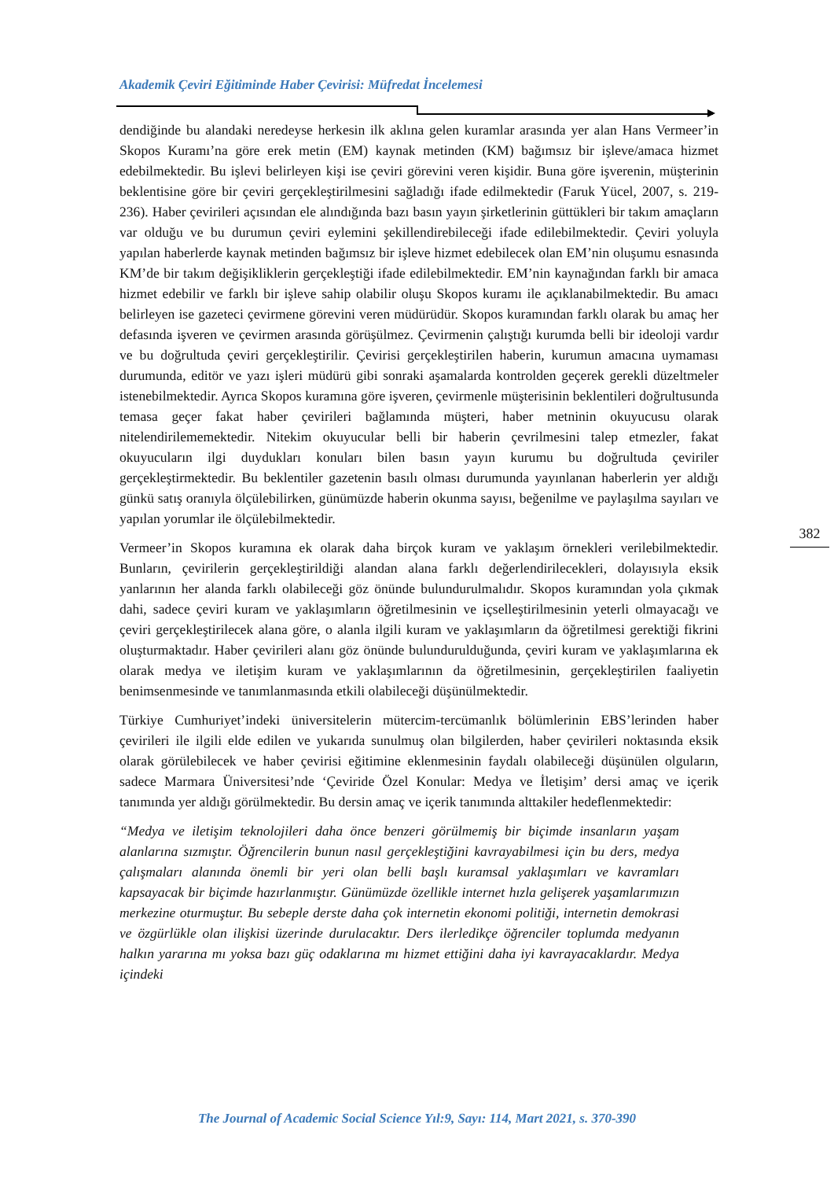Akademik Çeviri Eğitiminde Haber Çevirisi: Müfredat İncelemesi
dendiğinde bu alandaki neredeyse herkesin ilk aklına gelen kuramlar arasında yer alan Hans Vermeer’in Skopos Kuramı’na göre erek metin (EM) kaynak metinden (KM) bağımsız bir işleve/amaca hizmet edebilmektedir. Bu işlevi belirleyen kişi ise çeviri görevini veren kişidir. Buna göre işverenin, müşterinin beklentisine göre bir çeviri gerçekleştirilmesini sağladığı ifade edilmektedir (Faruk Yücel, 2007, s. 219-236). Haber çevirileri açısından ele alındığında bazı basın yayın şirketlerinin güttükleri bir takım amaçların var olduğu ve bu durumun çeviri eylemini şekillendirebileceği ifade edilebilmektedir. Çeviri yoluyla yapılan haberlerde kaynak metinden bağımsız bir işleve hizmet edebilecek olan EM’nin oluşumu esnasında KM’de bir takım değişikliklerin gerçekleştiği ifade edilebilmektedir. EM’nin kaynağından farklı bir amaca hizmet edebilir ve farklı bir işleve sahip olabilir oluşu Skopos kuramı ile açıklanabilmektedir. Bu amacı belirleyen ise gazeteci çevirmene görevini veren müdürüdür. Skopos kuramından farklı olarak bu amaç her defasında işveren ve çevirmen arasında görüşülmez. Çevirmenin çalıştığı kurumda belli bir ideoloji vardır ve bu doğrultuda çeviri gerçekleştirilir. Çevirisi gerçekleştirilen haberin, kurumun amacına uymaması durumunda, editör ve yazı işleri müdürü gibi sonraki aşamalarda kontrolden geçerek gerekli düzeltmeler istenebilmektedir. Ayrıca Skopos kuramına göre işveren, çevirmenle müşterisinin beklentileri doğrultusunda temasa geçer fakat haber çevirileri bağlamında müşteri, haber metninin okuyucusu olarak nitelendirilememektedir. Nitekim okuyucular belli bir haberin çevrilmesini talep etmezler, fakat okuyucuların ilgi duydukları konuları bilen basın yayın kurumu bu doğrultuda çeviriler gerçekleştirmektedir. Bu beklentiler gazetenin basılı olması durumunda yayınlanan haberlerin yer aldığı günkü satış oranıyla ölçülebilirken, günümüzde haberin okunma sayısı, beğenilme ve paylaşılma sayıları ve yapılan yorumlar ile ölçülebilmektedir.
Vermeer’in Skopos kuramına ek olarak daha birçok kuram ve yaklaşım örnekleri verilebilmektedir. Bunların, çevirilerin gerçekleştirildiği alandan alana farklı değerlendirilecekleri, dolayısıyla eksik yanlarının her alanda farklı olabileceği göz önünde bulundurulmalıdır. Skopos kuramından yola çıkmak dahi, sadece çeviri kuram ve yaklaşımların öğretilmesinin ve içselleştirilmesinin yeterli olmayacağı ve çeviri gerçekleştirilecek alana göre, o alanla ilgili kuram ve yaklaşımların da öğretilmesi gerektiği fikrini oluşturmaktadır. Haber çevirileri alanı göz önünde bulundurulduğunda, çeviri kuram ve yaklaşımlarına ek olarak medya ve iletişim kuram ve yaklaşımlarının da öğretilmesinin, gerçekleştirilen faaliyetin benimsenmesinde ve tanımlanmasında etkili olabileceği düşünülmektedir.
Türkiye Cumhuriyet’indeki üniversitelerin mütercim-tercümanlık bölümlerinin EBS’lerinden haber çevirileri ile ilgili elde edilen ve yukarıda sunulmuş olan bilgilerden, haber çevirileri noktasında eksik olarak görülebilecek ve haber çevirisi eğitimine eklenmesinin faydalı olabileceği düşünülen olguların, sadece Marmara Üniversitesi’nde ‘Çeviride Özel Konular: Medya ve İletişim’ dersi amaç ve içerik tanımında yer aldığı görülmektedir. Bu dersin amaç ve içerik tanımında alttakiler hedeflenmektedir:
“Medya ve iletişim teknolojileri daha önce benzeri görülmemiş bir biçimde insanların yaşam alanlarına sızmıştır. Öğrencilerin bunun nasıl gerçekleştiğini kavrayabilmesi için bu ders, medya çalışmaları alanında önemli bir yeri olan belli başlı kuramsal yaklaşımları ve kavramları kapsayacak bir biçimde hazırlanmıştır. Günümüzde özellikle internet hızla gelişerek yaşamlarımızın merkezine oturmuştur. Bu sebeple derste daha çok internetin ekonomi politiği, internetin demokrasi ve özgürlükle olan ilişkisi üzerinde durulacaktır. Ders ilerledikçe öğrenciler toplumda medyanın halkın yararına mı yoksa bazı güç odaklarına mı hizmet ettiğini daha iyi kavrayacaklardır. Medya içindeki
382
The Journal of Academic Social Science Yıl:9, Sayı: 114, Mart 2021, s. 370-390